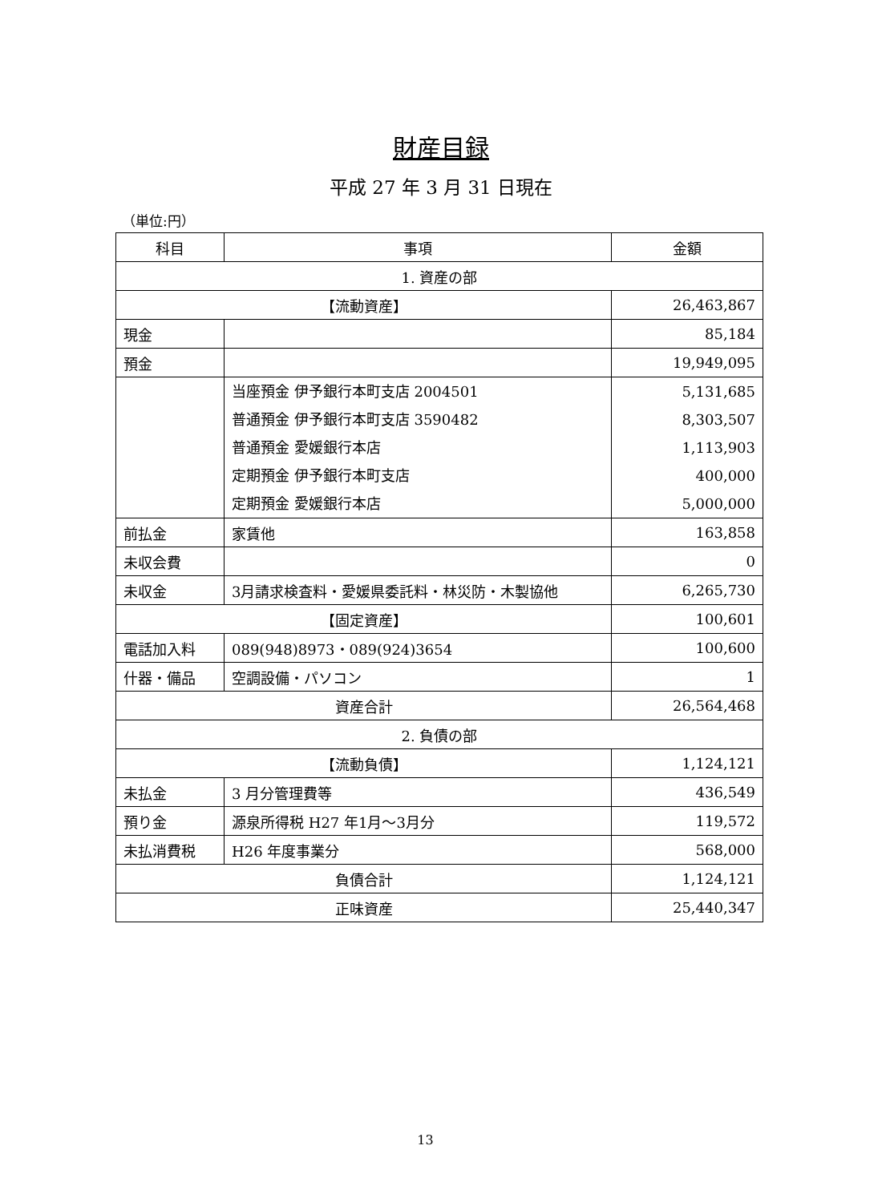財産目録
平成 27 年 3 月 31 日現在
（単位:円）
| 科目 | 事項 | 金額 |
| --- | --- | --- |
| 1. 資産の部 | | |
| 【流動資産】 | | 26,463,867 |
| 現金 | | 85,184 |
| 預金 | | 19,949,095 |
| | 当座預金 伊予銀行本町支店 2004501 普通預金 伊予銀行本町支店 3590482 普通預金 愛媛銀行本店 定期預金 伊予銀行本町支店 定期預金 愛媛銀行本店 | 5,131,685 8,303,507 1,113,903 400,000 5,000,000 |
| 前払金 | 家賃他 | 163,858 |
| 未収会費 | | 0 |
| 未収金 | 3月請求検査料・愛媛県委託料・林災防・木製協他 | 6,265,730 |
| 【固定資産】 | | 100,601 |
| 電話加入料 | 089(948)8973・089(924)3654 | 100,600 |
| 什器・備品 | 空調設備・パソコン | 1 |
| 資産合計 | | 26,564,468 |
| 2. 負債の部 | | |
| 【流動負債】 | | 1,124,121 |
| 未払金 | 3 月分管理費等 | 436,549 |
| 預り金 | 源泉所得税 H27 年1月～3月分 | 119,572 |
| 未払消費税 | H26 年度事業分 | 568,000 |
| 負債合計 | | 1,124,121 |
| 正味資産 | | 25,440,347 |
13